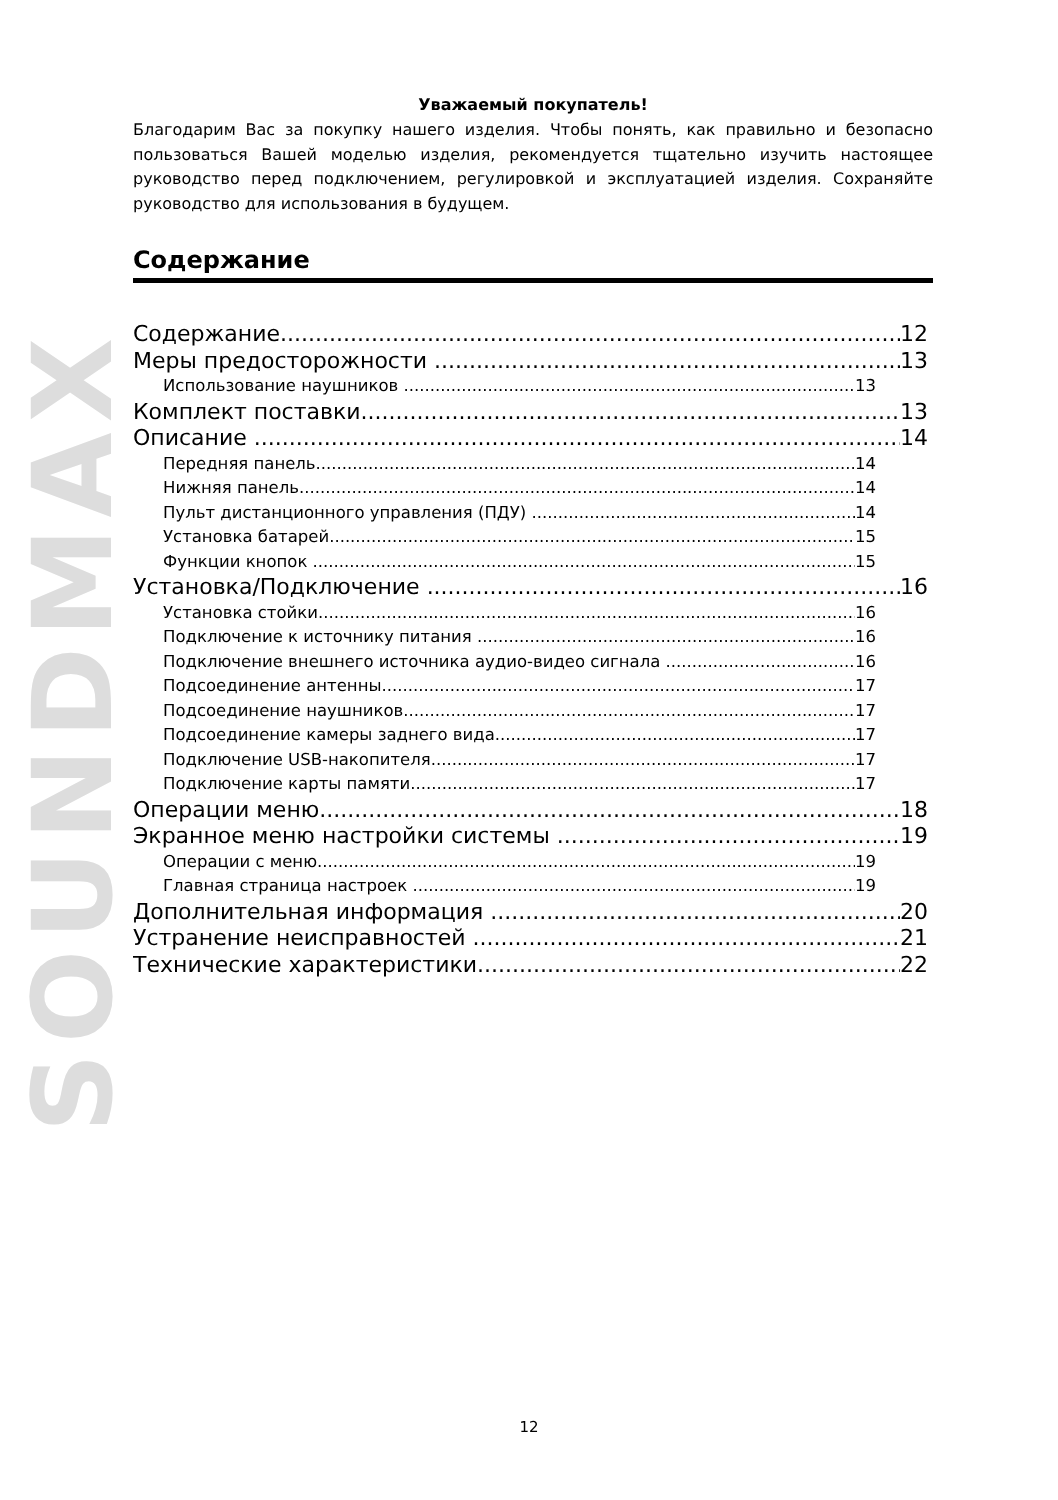SOUNDMAX
Уважаемый покупатель!
Благодарим Вас за покупку нашего изделия. Чтобы понять, как правильно и безопасно пользоваться Вашей моделью изделия, рекомендуется тщательно изучить настоящее руководство перед подключением, регулировкой и эксплуатацией изделия. Сохраняйте руководство для использования в будущем.
Содержание
Содержание 12
Меры предосторожности 13
Использование наушников 13
Комплект поставки 13
Описание 14
Передняя панель 14
Нижняя панель 14
Пульт дистанционного управления (ПДУ) 14
Установка батарей 15
Функции кнопок 15
Установка/Подключение 16
Установка стойки 16
Подключение к источнику питания 16
Подключение внешнего источника аудио-видео сигнала 16
Подсоединение антенны 17
Подсоединение наушников 17
Подсоединение камеры заднего вида 17
Подключение USB-накопителя 17
Подключение карты памяти 17
Операции меню 18
Экранное меню настройки системы 19
Операции с меню 19
Главная страница настроек 19
Дополнительная информация 20
Устранение неисправностей 21
Технические характеристики 22
12